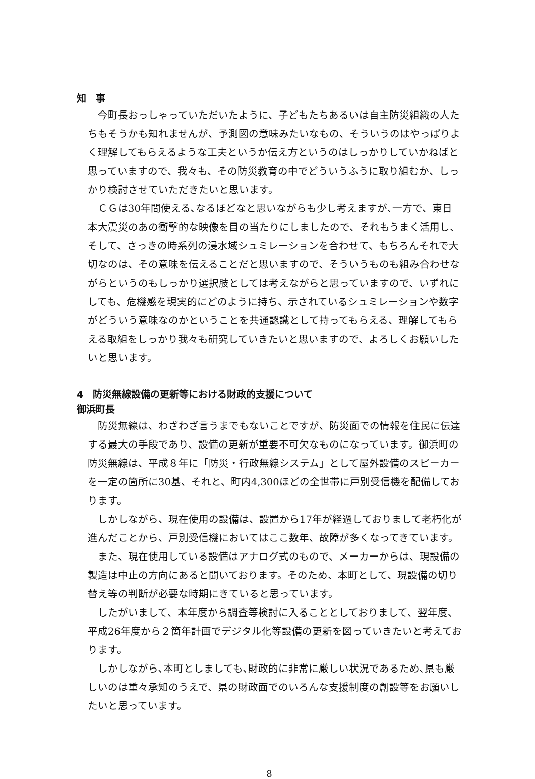知　事
今町長おっしゃっていただいたように、子どもたちあるいは自主防災組織の人たちもそうかも知れませんが、予測図の意味みたいなもの、そういうのはやっぱりよく理解してもらえるような工夫というか伝え方というのはしっかりしていかねばと思っていますので、我々も、その防災教育の中でどういうふうに取り組むか、しっかり検討させていただきたいと思います。
ＣＧは30年間使える､なるほどなと思いながらも少し考えますが､一方で、東日本大震災のあの衝撃的な映像を目の当たりにしましたので、それもうまく活用し、そして、さっきの時系列の浸水域シュミレーションを合わせて、もちろんそれで大切なのは、その意味を伝えることだと思いますので、そういうものも組み合わせながらというのもしっかり選択肢としては考えながらと思っていますので、いずれにしても、危機感を現実的にどのように持ち、示されているシュミレーションや数字がどういう意味なのかということを共通認識として持ってもらえる、理解してもらえる取組をしっかり我々も研究していきたいと思いますので、よろしくお願いしたいと思います。
4　防災無線設備の更新等における財政的支援について
御浜町長
防災無線は、わざわざ言うまでもないことですが、防災面での情報を住民に伝達する最大の手段であり、設備の更新が重要不可欠なものになっています。御浜町の防災無線は、平成８年に「防災・行政無線システム」として屋外設備のスピーカーを一定の箇所に30基、それと、町内4,300ほどの全世帯に戸別受信機を配備しております。
しかしながら、現在使用の設備は、設置から17年が経過しておりまして老朽化が進んだことから、戸別受信機においてはここ数年、故障が多くなってきています。
また、現在使用している設備はアナログ式のもので、メーカーからは、現設備の製造は中止の方向にあると聞いております。そのため、本町として、現設備の切り替え等の判断が必要な時期にきていると思っています。
したがいまして、本年度から調査等検討に入ることとしておりまして、翌年度、平成26年度から２箇年計画でデジタル化等設備の更新を図っていきたいと考えております。
しかしながら､本町としましても､財政的に非常に厳しい状況であるため､県も厳しいのは重々承知のうえで、県の財政面でのいろんな支援制度の創設等をお願いしたいと思っています。
8